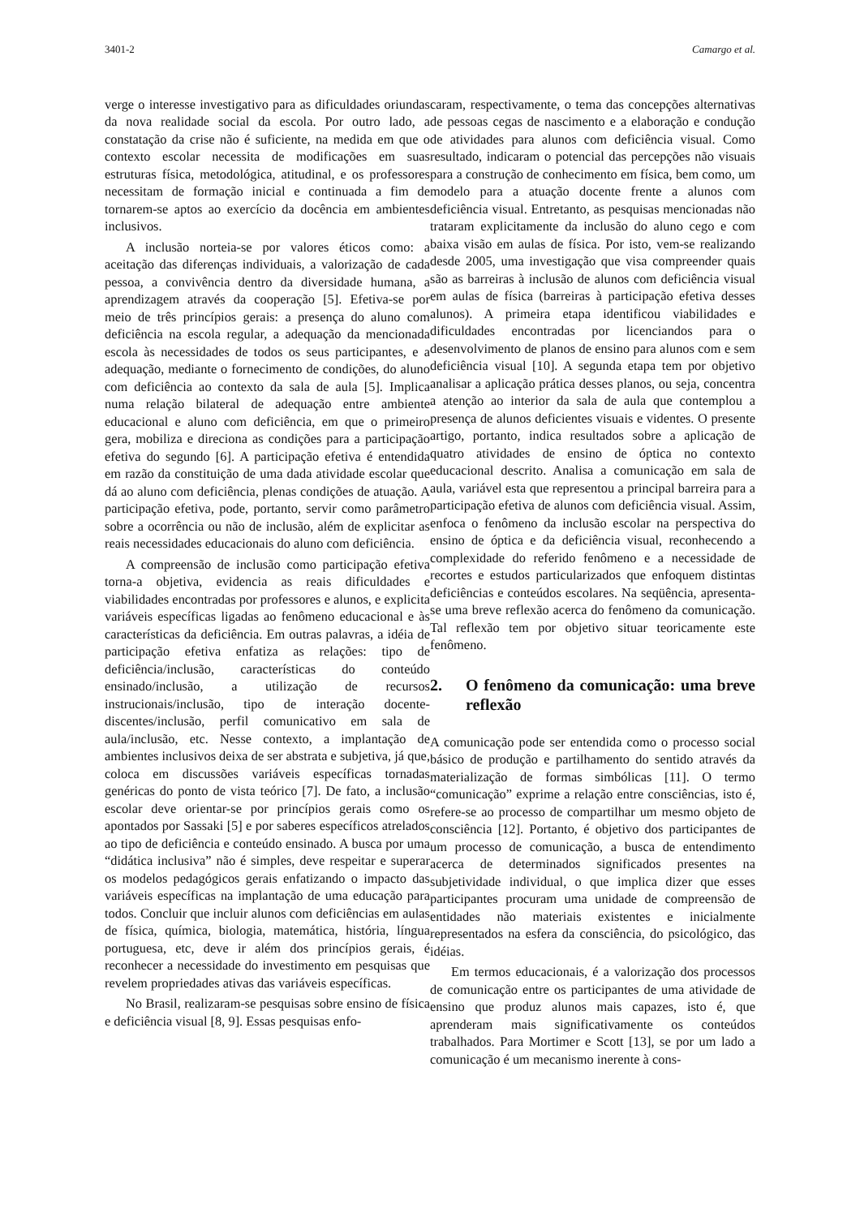3401-2 Camargo et al.
verge o interesse investigativo para as dificuldades oriundas da nova realidade social da escola. Por outro lado, a constatação da crise não é suficiente, na medida em que o contexto escolar necessita de modificações em suas estruturas física, metodológica, atitudinal, e os professores necessitam de formação inicial e continuada a fim de tornarem-se aptos ao exercício da docência em ambientes inclusivos.
A inclusão norteia-se por valores éticos como: a aceitação das diferenças individuais, a valorização de cada pessoa, a convivência dentro da diversidade humana, a aprendizagem através da cooperação [5]. Efetiva-se por meio de três princípios gerais: a presença do aluno com deficiência na escola regular, a adequação da mencionada escola às necessidades de todos os seus participantes, e a adequação, mediante o fornecimento de condições, do aluno com deficiência ao contexto da sala de aula [5]. Implica numa relação bilateral de adequação entre ambiente educacional e aluno com deficiência, em que o primeiro gera, mobiliza e direciona as condições para a participação efetiva do segundo [6]. A participação efetiva é entendida em razão da constituição de uma dada atividade escolar que dá ao aluno com deficiência, plenas condições de atuação. A participação efetiva, pode, portanto, servir como parâmetro sobre a ocorrência ou não de inclusão, além de explicitar as reais necessidades educacionais do aluno com deficiência.
A compreensão de inclusão como participação efetiva torna-a objetiva, evidencia as reais dificuldades e viabilidades encontradas por professores e alunos, e explicita variáveis específicas ligadas ao fenômeno educacional e às características da deficiência. Em outras palavras, a idéia de participação efetiva enfatiza as relações: tipo de deficiência/inclusão, características do conteúdo ensinado/inclusão, a utilização de recursos instrucionais/inclusão, tipo de interação docente-discentes/inclusão, perfil comunicativo em sala de aula/inclusão, etc. Nesse contexto, a implantação de ambientes inclusivos deixa de ser abstrata e subjetiva, já que, coloca em discussões variáveis específicas tornadas genéricas do ponto de vista teórico [7]. De fato, a inclusão escolar deve orientar-se por princípios gerais como os apontados por Sassaki [5] e por saberes específicos atrelados ao tipo de deficiência e conteúdo ensinado. A busca por uma “didática inclusiva” não é simples, deve respeitar e superar os modelos pedagógicos gerais enfatizando o impacto das variáveis específicas na implantação de uma educação para todos. Concluir que incluir alunos com deficiências em aulas de física, química, biologia, matemática, história, língua portuguesa, etc, deve ir além dos princípios gerais, é reconhecer a necessidade do investimento em pesquisas que revelem propriedades ativas das variáveis específicas.
No Brasil, realizaram-se pesquisas sobre ensino de física e deficiência visual [8, 9]. Essas pesquisas enfo-
caram, respectivamente, o tema das concepções alternativas de pessoas cegas de nascimento e a elaboração e condução de atividades para alunos com deficiência visual. Como resultado, indicaram o potencial das percepções não visuais para a construção de conhecimento em física, bem como, um modelo para a atuação docente frente a alunos com deficiência visual. Entretanto, as pesquisas mencionadas não trataram explicitamente da inclusão do aluno cego e com baixa visão em aulas de física. Por isto, vem-se realizando desde 2005, uma investigação que visa compreender quais são as barreiras à inclusão de alunos com deficiência visual em aulas de física (barreiras à participação efetiva desses alunos). A primeira etapa identificou viabilidades e dificuldades encontradas por licenciandos para o desenvolvimento de planos de ensino para alunos com e sem deficiência visual [10]. A segunda etapa tem por objetivo analisar a aplicação prática desses planos, ou seja, concentra a atenção ao interior da sala de aula que contemplou a presença de alunos deficientes visuais e videntes. O presente artigo, portanto, indica resultados sobre a aplicação de quatro atividades de ensino de óptica no contexto educacional descrito. Analisa a comunicação em sala de aula, variável esta que representou a principal barreira para a participação efetiva de alunos com deficiência visual. Assim, enfoca o fenômeno da inclusão escolar na perspectiva do ensino de óptica e da deficiência visual, reconhecendo a complexidade do referido fenômeno e a necessidade de recortes e estudos particularizados que enfoquem distintas deficiências e conteúdos escolares. Na seqüência, apresenta-se uma breve reflexão acerca do fenômeno da comunicação. Tal reflexão tem por objetivo situar teoricamente este fenômeno.
2. O fenômeno da comunicação: uma breve reflexão
A comunicação pode ser entendida como o processo social básico de produção e partilhamento do sentido através da materialização de formas simbólicas [11]. O termo “comunicação” exprime a relação entre consciências, isto é, refere-se ao processo de compartilhar um mesmo objeto de consciência [12]. Portanto, é objetivo dos participantes de um processo de comunicação, a busca de entendimento acerca de determinados significados presentes na subjetividade individual, o que implica dizer que esses participantes procuram uma unidade de compreensão de entidades não materiais existentes e inicialmente representados na esfera da consciência, do psicológico, das idéias.
Em termos educacionais, é a valorização dos processos de comunicação entre os participantes de uma atividade de ensino que produz alunos mais capazes, isto é, que aprenderam mais significativamente os conteúdos trabalhados. Para Mortimer e Scott [13], se por um lado a comunicação é um mecanismo inerente à cons-